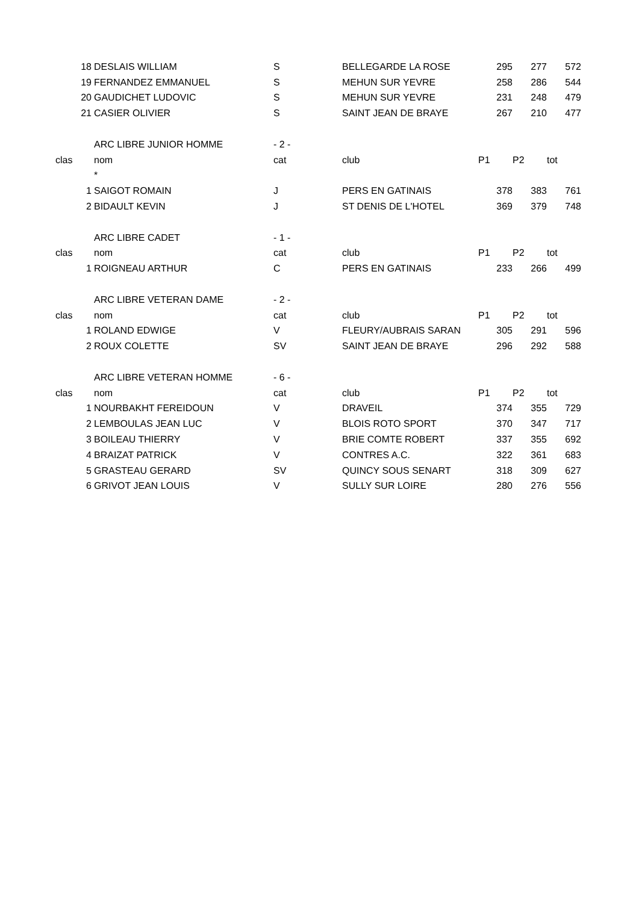| 18 | DESLAIS WILLIAM | S | BELLEGARDE LA ROSE | 295 | 277 | 572 |
| 19 | FERNANDEZ EMMANUEL | S | MEHUN SUR YEVRE | 258 | 286 | 544 |
| 20 | GAUDICHET LUDOVIC | S | MEHUN SUR YEVRE | 231 | 248 | 479 |
| 21 | CASIER OLIVIER | S | SAINT JEAN DE BRAYE | 267 | 210 | 477 |
| | ARC LIBRE JUNIOR HOMME | - 2 - | | | | |
| clas | nom | cat | club | P1 | P2 | tot |
| | * | | | | | |
| 1 | SAIGOT ROMAIN | J | PERS EN GATINAIS | 378 | 383 | 761 |
| 2 | BIDAULT KEVIN | J | ST DENIS DE L'HOTEL | 369 | 379 | 748 |
| | ARC LIBRE CADET | - 1 - | | | | |
| clas | nom | cat | club | P1 | P2 | tot |
| 1 | ROIGNEAU ARTHUR | C | PERS EN GATINAIS | 233 | 266 | 499 |
| | ARC LIBRE VETERAN DAME | - 2 - | | | | |
| clas | nom | cat | club | P1 | P2 | tot |
| 1 | ROLAND EDWIGE | V | FLEURY/AUBRAIS SARAN | 305 | 291 | 596 |
| 2 | ROUX COLETTE | SV | SAINT JEAN DE BRAYE | 296 | 292 | 588 |
| | ARC LIBRE VETERAN HOMME | - 6 - | | | | |
| clas | nom | cat | club | P1 | P2 | tot |
| 1 | NOURBAKHT FEREIDOUN | V | DRAVEIL | 374 | 355 | 729 |
| 2 | LEMBOULAS JEAN LUC | V | BLOIS ROTO SPORT | 370 | 347 | 717 |
| 3 | BOILEAU THIERRY | V | BRIE COMTE ROBERT | 337 | 355 | 692 |
| 4 | BRAIZAT PATRICK | V | CONTRES A.C. | 322 | 361 | 683 |
| 5 | GRASTEAU GERARD | SV | QUINCY SOUS SENART | 318 | 309 | 627 |
| 6 | GRIVOT JEAN LOUIS | V | SULLY SUR LOIRE | 280 | 276 | 556 |